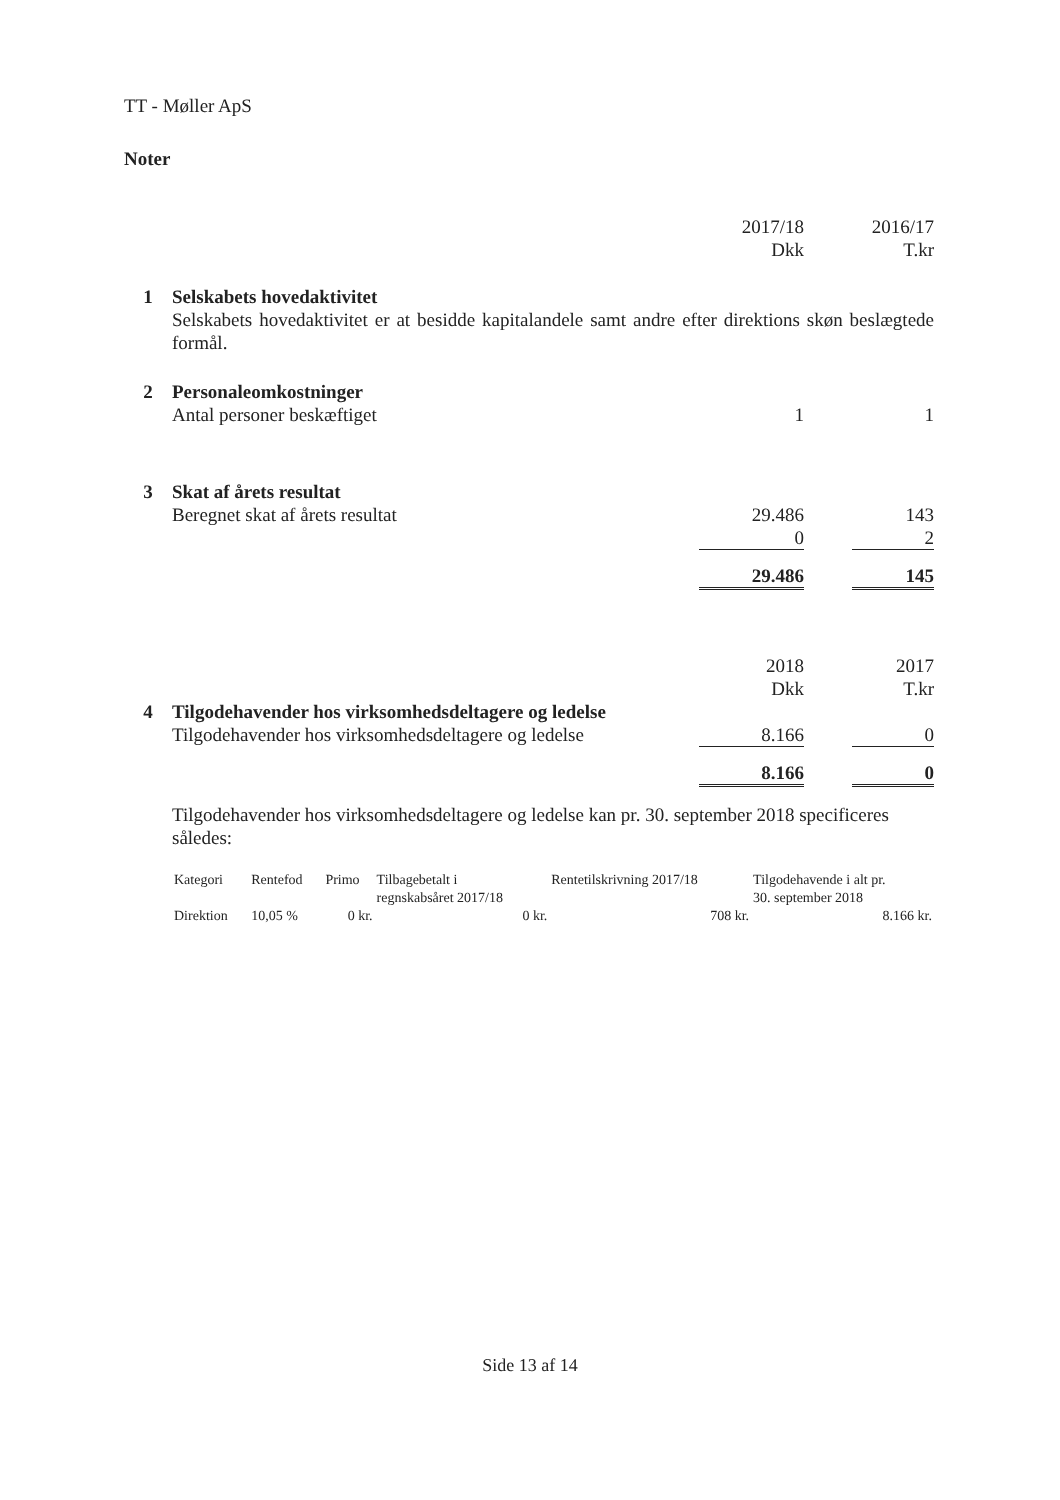TT - Møller ApS
Noter
| | | 2017/18 Dkk | | 2016/17 T.kr |
| 1 | Selskabets hovedaktivitet Selskabets hovedaktivitet er at besidde kapitalandele samt andre efter direktions skøn beslægtede formål. | | | |
| 2 | Personaleomkostninger | | | |
| | Antal personer beskæftiget | 1 | | 1 |
| 3 | Skat af årets resultat | | | |
| | Beregnet skat af årets resultat | 29.486 | | 143 |
| | | 0 | | 2 |
| | | 29.486 | | 145 |
| | | 2018 Dkk | | 2017 T.kr |
| 4 | Tilgodehavender hos virksomhedsdeltagere og ledelse | | | |
| | Tilgodehavender hos virksomhedsdeltagere og ledelse | 8.166 | | 0 |
| | | 8.166 | | 0 |
| | Tilgodehavender hos virksomhedsdeltagere og ledelse kan pr. 30. september 2018 specificeres således: | | | |
| Kategori | Rentefod | Primo | Tilbagebetalt i regnskabsåret 2017/18 | Rentetilskrivning 2017/18 | Tilgodehavende i alt pr. 30. september 2018 |
| --- | --- | --- | --- | --- | --- |
| Direktion | 10,05 % | 0 kr. | 0 kr. | 708 kr. | 8.166 kr. |
Side 13 af 14